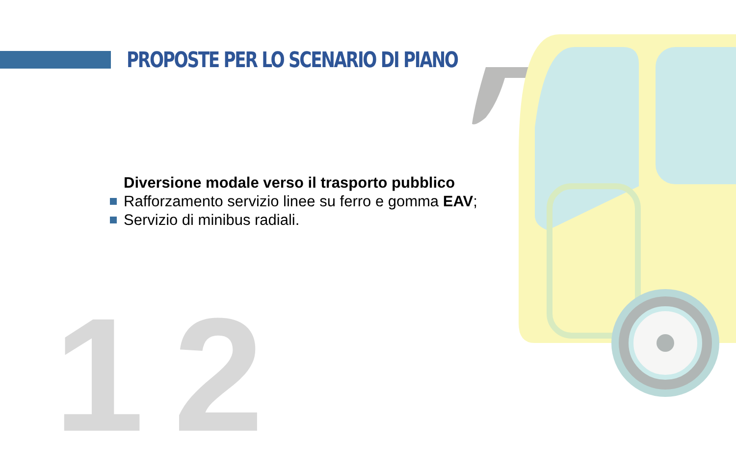PROPOSTE PER LO SCENARIO DI PIANO
12
Diversione modale verso il trasporto pubblico
Rafforzamento servizio linee su ferro e gomma EAV;
Servizio di minibus radiali.